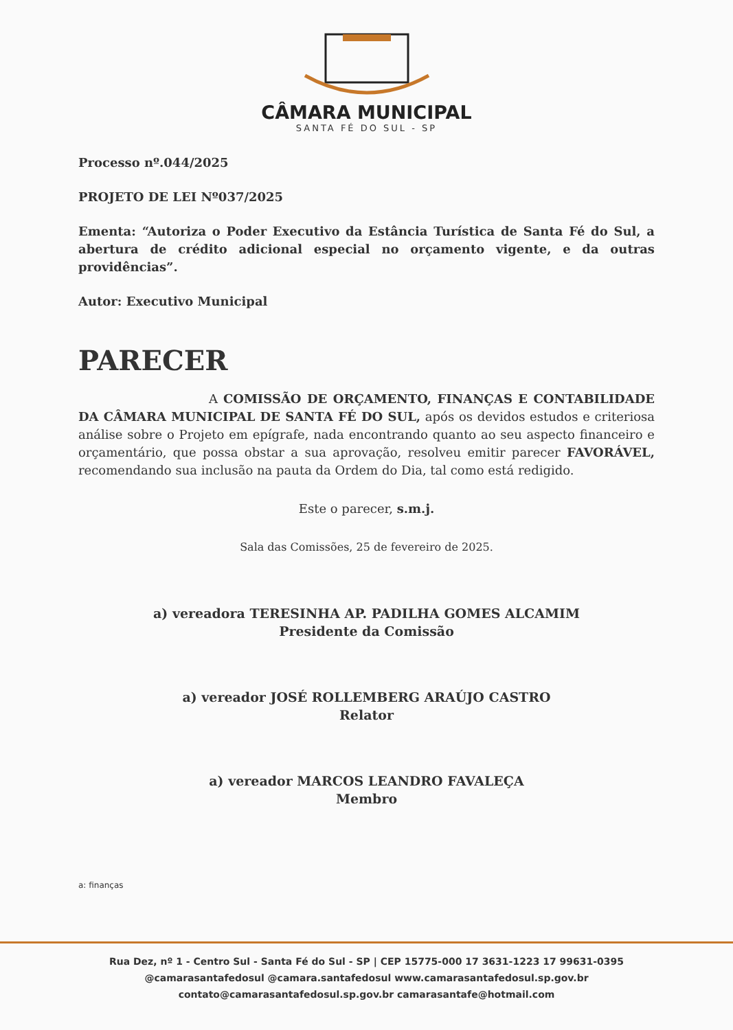CÂMARA MUNICIPAL
SANTA FÉ DO SUL - SP
Processo nº.044/2025
PROJETO DE LEI Nº037/2025
Ementa: “Autoriza o Poder Executivo da Estância Turística de Santa Fé do Sul, a abertura de crédito adicional especial no orçamento vigente, e da outras providências”.
Autor: Executivo Municipal
PARECER
A COMISSÃO DE ORÇAMENTO, FINANÇAS E CONTABILIDADE DA CÂMARA MUNICIPAL DE SANTA FÉ DO SUL, após os devidos estudos e criteriosa análise sobre o Projeto em epígrafe, nada encontrando quanto ao seu aspecto financeiro e orçamentário, que possa obstar a sua aprovação, resolveu emitir parecer FAVORÁVEL, recomendando sua inclusão na pauta da Ordem do Dia, tal como está redigido.
Este o parecer, s.m.j.
Sala das Comissões, 25 de fevereiro de 2025.
a) vereadora TERESINHA AP. PADILHA GOMES ALCAMIM
Presidente da Comissão
a) vereador JOSÉ ROLLEMBERG ARAÚJO CASTRO
Relator
a) vereador MARCOS LEANDRO FAVALEÇA
Membro
a: finanças
Rua Dez, nº 1 - Centro Sul - Santa Fé do Sul - SP | CEP 15775-000 17 3631-1223 17 99631-0395
@camarasantafedosul @camara.santafedosul www.camarasantafedosul.sp.gov.br
contato@camarasantafedosul.sp.gov.br camarasantafe@hotmail.com